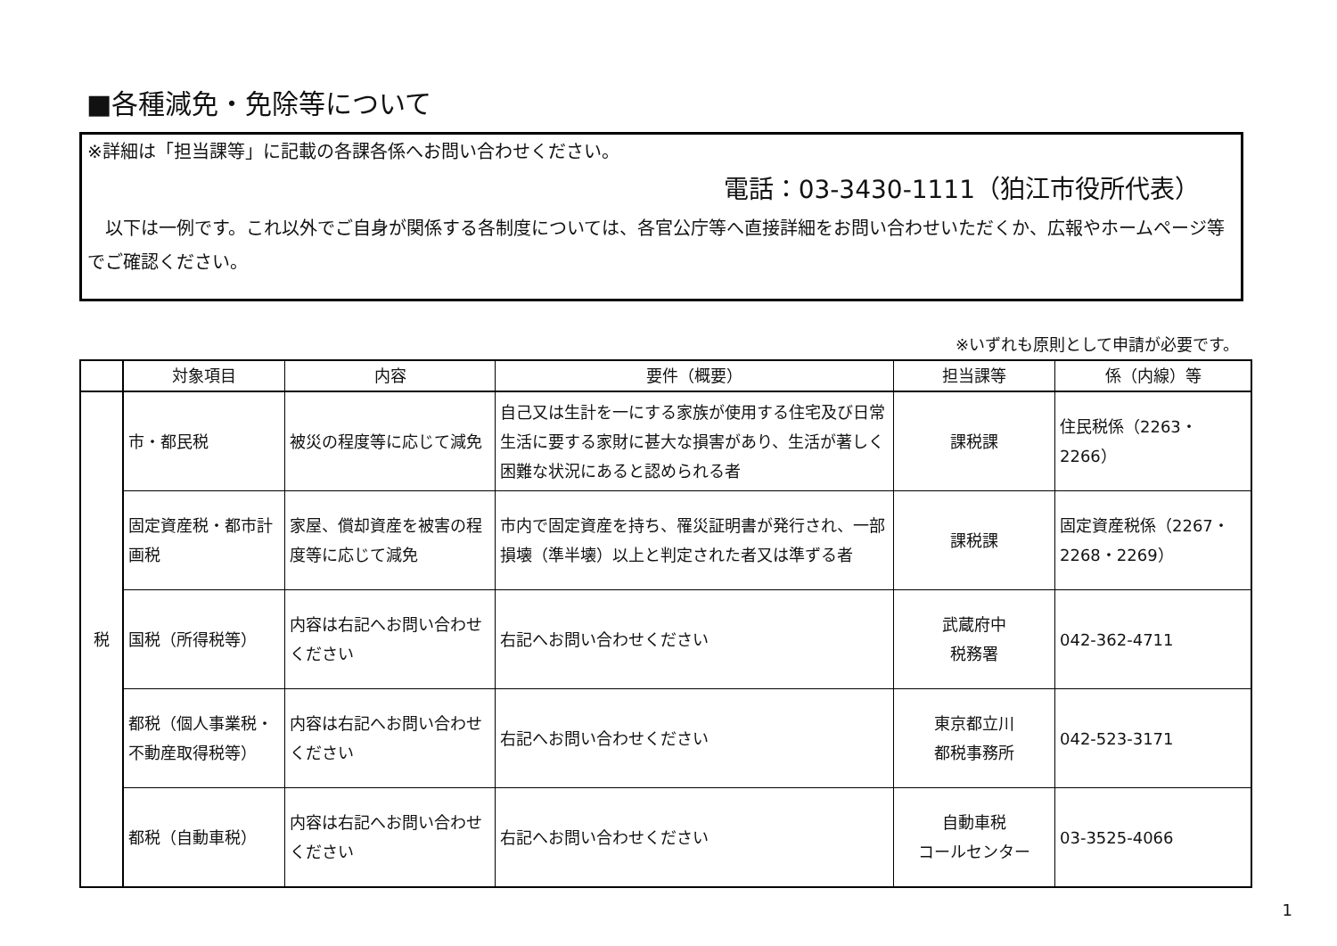■各種減免・免除等について
※詳細は「担当課等」に記載の各課各係へお問い合わせください。
電話：03-3430-1111（狛江市役所代表）
　以下は一例です。これ以外でご自身が関係する各制度については、各官公庁等へ直接詳細をお問い合わせいただくか、広報やホームページ等でご確認ください。
※いずれも原則として申請が必要です。
| | 対象項目 | 内容 | 要件（概要） | 担当課等 | 係（内線）等 |
| --- | --- | --- | --- | --- | --- |
| 税 | 市・都民税 | 被災の程度等に応じて減免 | 自己又は生計を一にする家族が使用する住宅及び日常生活に要する家財に甚大な損害があり、生活が著しく困難な状況にあると認められる者 | 課税課 | 住民税係（2263・2266） |
| | 固定資産税・都市計画税 | 家屋、償却資産を被害の程度等に応じて減免 | 市内で固定資産を持ち、罹災証明書が発行され、一部損壊（準半壊）以上と判定された者又は準ずる者 | 課税課 | 固定資産税係（2267・2268・2269） |
| | 国税（所得税等） | 内容は右記へお問い合わせください | 右記へお問い合わせください | 武蔵府中 税務署 | 042-362-4711 |
| | 都税（個人事業税・不動産取得税等） | 内容は右記へお問い合わせください | 右記へお問い合わせください | 東京都立川 都税事務所 | 042-523-3171 |
| | 都税（自動車税） | 内容は右記へお問い合わせください | 右記へお問い合わせください | 自動車税 コールセンター | 03-3525-4066 |
1